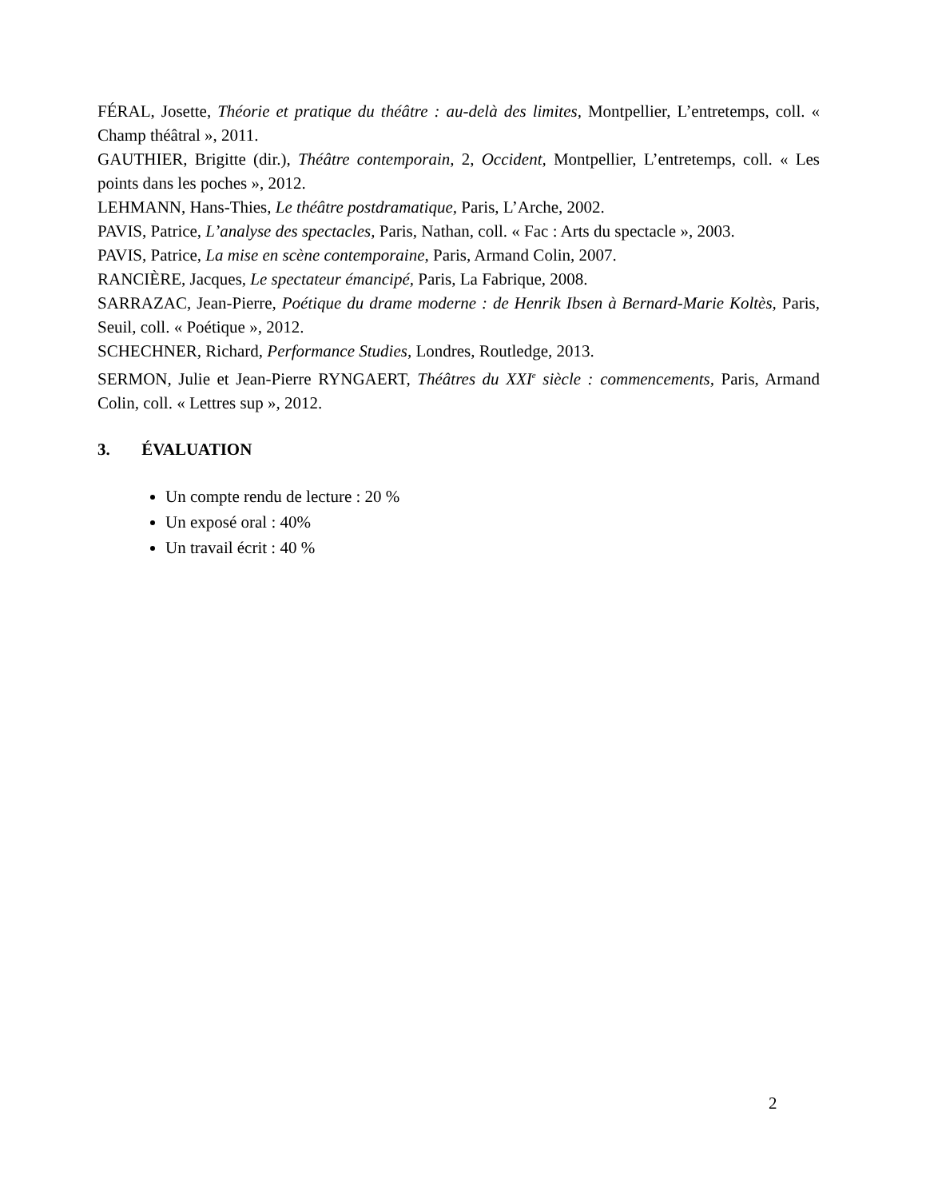FÉRAL, Josette, Théorie et pratique du théâtre : au-delà des limites, Montpellier, L’entretemps, coll. « Champ théâtral », 2011.
GAUTHIER, Brigitte (dir.), Théâtre contemporain, 2, Occident, Montpellier, L’entretemps, coll. « Les points dans les poches », 2012.
LEHMANN, Hans-Thies, Le théâtre postdramatique, Paris, L’Arche, 2002.
PAVIS, Patrice, L’analyse des spectacles, Paris, Nathan, coll. « Fac : Arts du spectacle », 2003.
PAVIS, Patrice, La mise en scène contemporaine, Paris, Armand Colin, 2007.
RANCIÈRE, Jacques, Le spectateur émancipé, Paris, La Fabrique, 2008.
SARRAZAC, Jean-Pierre, Poétique du drame moderne : de Henrik Ibsen à Bernard-Marie Koltès, Paris, Seuil, coll. « Poétique », 2012.
SCHECHNER, Richard, Performance Studies, Londres, Routledge, 2013.
SERMON, Julie et Jean-Pierre RYNGAERT, Théâtres du XXI<sup>e</sup> siècle : commencements, Paris, Armand Colin, coll. « Lettres sup », 2012.
3. ÉVALUATION
Un compte rendu de lecture : 20 %
Un exposé oral : 40%
Un travail écrit : 40 %
2